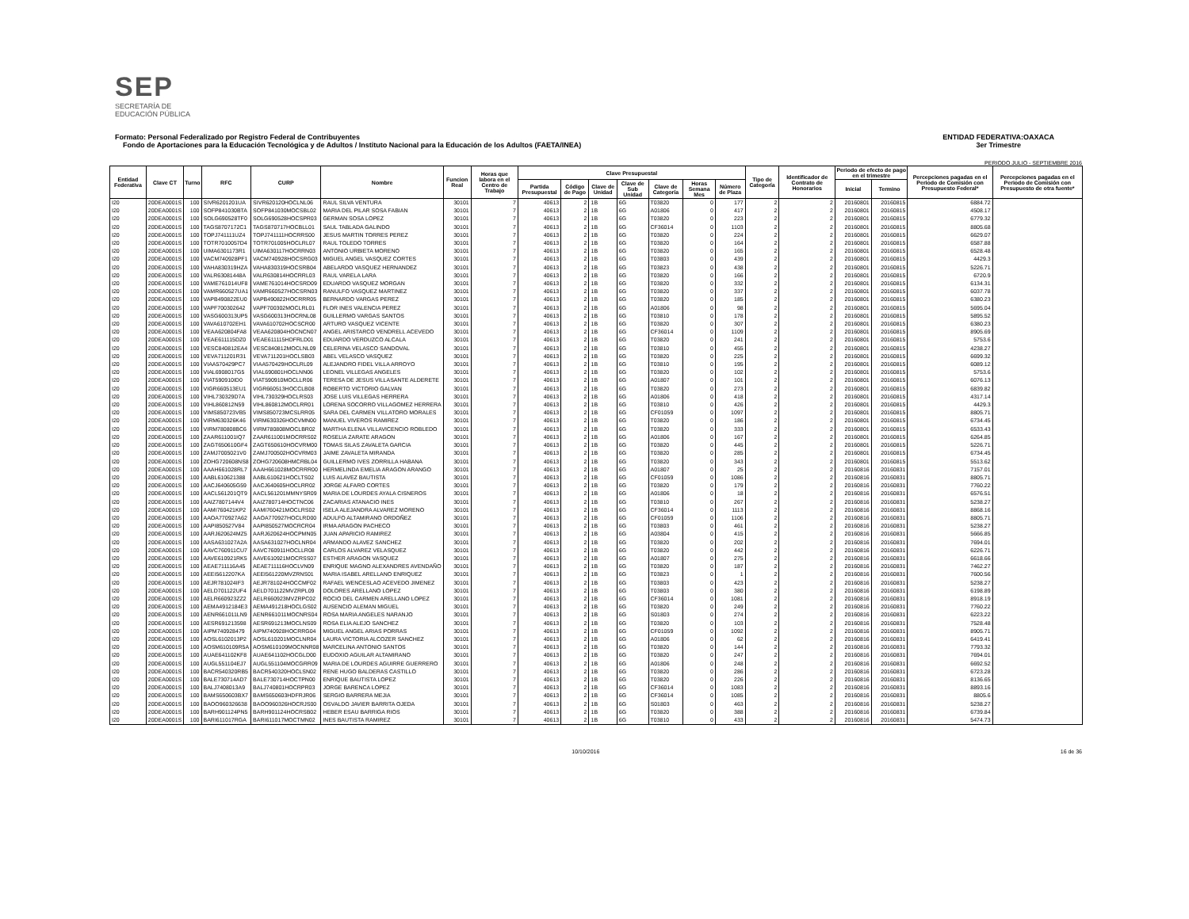SEP
SECRETARÍA DE
EDUCACIÓN PÚBLICA
Formato: Personal Federalizado por Registro Federal de Contribuyentes
Fondo de Aportaciones para la Educación Tecnológica y de Adultos / Instituto Nacional para la Educación de los Adultos (FAETA/INEA)
ENTIDAD FEDERATIVA:OAXACA
3er Trimestre
PERIODO JULIO - SEPTIEMBRE 2016
| Entidad Federativa | Clave CT | Turno | RFC | CURP | Nombre | Funcion Real | Horas que labora en el Centro de Trabajo | Clave Presupuestal | | | | | | | Tipo de Categoría | Identificador de Contrato de Honorarios | Periodo de efecto de pago en el trimestre | | Percepciones pagadas en el Periodo de Comisión con Presupuesto Federal* | Percepciones pagadas en el Periodo de Comisión con Presupuesto de otra fuente* |
| --- | --- | --- | --- | --- | --- | --- | --- | --- | --- | --- | --- | --- | --- | --- | --- | --- | --- | --- | --- | --- |
| | | | | | | | | Partida Presupuestal | Código de Pago | Clave de Unidad | Clave de Sub Unidad | Clave de Categoría | Horas Semana Mes | Número de Plaza | | | Inicial | Termino | | |
| I20 | 20DEA0001S | 100 | SIVR6201201UA | SIVR620120HOCLNL06 | RAUL SILVA VENTURA | 30101 | 7 | 40613 | 2 | 1B | 6G | T03820 | 0 | 177 | 2 | 2 | 20160801 | 20160815 | 6884.72 | |
| I20 | 20DEA0001S | 100 | SOFP841030BTA | SOFP841030MOCSBL02 | MARIA DEL PILAR SOSA FABIAN | 30101 | 7 | 40613 | 2 | 1B | 6G | A01806 | 0 | 417 | 2 | 2 | 20160801 | 20160815 | 4508.17 | |
| I20 | 20DEA0001S | 100 | SOLG690528TF0 | SOLG690528HOCSPR03 | GERMAN SOSA LOPEZ | 30101 | 7 | 40613 | 2 | 1B | 6G | T03820 | 0 | 223 | 2 | 2 | 20160801 | 20160815 | 6779.32 | |
| I20 | 20DEA0001S | 100 | TAGS8707172C1 | TAGS870717HOCBLL01 | SAUL TABLADA GALINDO | 30101 | 7 | 40613 | 2 | 1B | 6G | CF36014 | 0 | 1103 | 2 | 2 | 20160801 | 20160815 | 8805.68 | |
| I20 | 20DEA0001S | 100 | TOPJ741111UZ4 | TOPJ741111HOCRRS00 | JESUS MARTIN TORRES PEREZ | 30101 | 7 | 40613 | 2 | 1B | 6G | T03820 | 0 | 224 | 2 | 2 | 20160801 | 20160815 | 6629.07 | |
| I20 | 20DEA0001S | 100 | TOTR7010057D4 | TOTR701005HOCLRL07 | RAUL TOLEDO TORRES | 30101 | 7 | 40613 | 2 | 1B | 6G | T03820 | 0 | 164 | 2 | 2 | 20160801 | 20160815 | 6587.88 | |
| I20 | 20DEA0001S | 100 | UIMA6301173R1 | UIMA630117HOCRRN03 | ANTONIO URBIETA MORENO | 30101 | 7 | 40613 | 2 | 1B | 6G | T03820 | 0 | 165 | 2 | 2 | 20160801 | 20160815 | 6528.48 | |
| I20 | 20DEA0001S | 100 | VACM740928PF1 | VACM740928HOCSRG03 | MIGUEL ANGEL VASQUEZ CORTES | 30101 | 7 | 40613 | 2 | 1B | 6G | T03803 | 0 | 439 | 2 | 2 | 20160801 | 20160815 | 4429.3 | |
| I20 | 20DEA0001S | 100 | VAHA830319HZA | VAHA830319HOCSRB04 | ABELARDO VASQUEZ HERNANDEZ | 30101 | 7 | 40613 | 2 | 1B | 6G | T03823 | 0 | 438 | 2 | 2 | 20160801 | 20160815 | 5226.71 | |
| I20 | 20DEA0001S | 100 | VALR63081448A | VALR630814HOCRRL03 | RAUL VARELA LARA | 30101 | 7 | 40613 | 2 | 1B | 6G | T03820 | 0 | 166 | 2 | 2 | 20160801 | 20160815 | 6720.9 | |
| I20 | 20DEA0001S | 100 | VAME761014UF8 | VAME761014HOCSRD09 | EDUARDO VASQUEZ MORGAN | 30101 | 7 | 40613 | 2 | 1B | 6G | T03820 | 0 | 332 | 2 | 2 | 20160801 | 20160815 | 6134.31 | |
| I20 | 20DEA0001S | 100 | VAMR660527UA1 | VAMR660527HOCSRN03 | RANULFO VASQUEZ MARTINEZ | 30101 | 7 | 40613 | 2 | 1B | 6G | T03820 | 0 | 337 | 2 | 2 | 20160801 | 20160815 | 6037.78 | |
| I20 | 20DEA0001S | 100 | VAPB490822EU0 | VAPB490822HOCRRR05 | BERNARDO VARGAS PEREZ | 30101 | 7 | 40613 | 2 | 1B | 6G | T03820 | 0 | 185 | 2 | 2 | 20160801 | 20160815 | 6380.23 | |
| I20 | 20DEA0001S | 100 | VAPF700302642 | VAPF700302MOCLRL01 | FLOR INES VALENCIA PEREZ | 30101 | 7 | 40613 | 2 | 1B | 6G | A01806 | 0 | 98 | 2 | 2 | 20160801 | 20160815 | 5695.04 | |
| I20 | 20DEA0001S | 100 | VASG600313UP5 | VASG600313HOCRNL08 | GUILLERMO VARGAS SANTOS | 30101 | 7 | 40613 | 2 | 1B | 6G | T03810 | 0 | 178 | 2 | 2 | 20160801 | 20160815 | 5895.52 | |
| I20 | 20DEA0001S | 100 | VAVA610702EH1 | VAVA610702HOCSCR00 | ARTURO VASQUEZ VICENTE | 30101 | 7 | 40613 | 2 | 1B | 6G | T03820 | 0 | 307 | 2 | 2 | 20160801 | 20160815 | 6380.23 | |
| I20 | 20DEA0001S | 100 | VEAA620804FA8 | VEAA620804HOCNCN07 | ANGEL ARISTARCO VENDRELL ACEVEDO | 30101 | 7 | 40613 | 2 | 1B | 6G | CF36014 | 0 | 1109 | 2 | 2 | 20160801 | 20160815 | 8905.69 | |
| I20 | 20DEA0001S | 100 | VEAE611115DZ0 | VEAE611115HDFRLD01 | EDUARDO VERDUZCO ALCALA | 30101 | 7 | 40613 | 2 | 1B | 6G | T03820 | 0 | 241 | 2 | 2 | 20160801 | 20160815 | 5753.6 | |
| I20 | 20DEA0001S | 100 | VESC840812EA4 | VESC840812MOCLNL09 | CELERINA VELASCO SANDOVAL | 30101 | 7 | 40613 | 2 | 1B | 6G | T03810 | 0 | 455 | 2 | 2 | 20160801 | 20160815 | 4238.27 | |
| I20 | 20DEA0001S | 100 | VEVA711201R31 | VEVA711201HOCLSB03 | ABEL VELASCO VASQUEZ | 30101 | 7 | 40613 | 2 | 1B | 6G | T03820 | 0 | 225 | 2 | 2 | 20160801 | 20160815 | 6699.32 | |
| I20 | 20DEA0001S | 100 | VIAA570429PC7 | VIAA570429HOCLRL09 | ALEJANDRO FIDEL VILLA ARROYO | 30101 | 7 | 40613 | 2 | 1B | 6G | T03810 | 0 | 195 | 2 | 2 | 20160801 | 20160815 | 6089.12 | |
| I20 | 20DEA0001S | 100 | VIAL6908017G5 | VIAL690801HOCLNN06 | LEONEL VILLEGAS ANGELES | 30101 | 7 | 40613 | 2 | 1B | 6G | T03820 | 0 | 102 | 2 | 2 | 20160801 | 20160815 | 5753.6 | |
| I20 | 20DEA0001S | 100 | VIAT590910ID0 | VIAT590910MOCLLR06 | TERESA DE JESUS VILLASANTE ALDERETE | 30101 | 7 | 40613 | 2 | 1B | 6G | A01807 | 0 | 101 | 2 | 2 | 20160801 | 20160815 | 6076.13 | |
| I20 | 20DEA0001S | 100 | VIGR660513EU1 | VIGR660513HOCCLB08 | ROBERTO VICTORIO GALVAN | 30101 | 7 | 40613 | 2 | 1B | 6G | T03820 | 0 | 273 | 2 | 2 | 20160801 | 20160815 | 6839.82 | |
| I20 | 20DEA0001S | 100 | VIHL730329D7A | VIHL730329HOCLRS03 | JOSE LUIS VILLEGAS HERRERA | 30101 | 7 | 40613 | 2 | 1B | 6G | A01806 | 0 | 418 | 2 | 2 | 20160801 | 20160815 | 4317.14 | |
| I20 | 20DEA0001S | 100 | VIHL860812N59 | VIHL860812MOCLRR01 | LORENA SOCORRO VILLAGOMEZ HERRERA | 30101 | 7 | 40613 | 2 | 1B | 6G | T03810 | 0 | 426 | 2 | 2 | 20160801 | 20160815 | 4429.3 | |
| I20 | 20DEA0001S | 100 | VIMS850723VB5 | VIMS850723MCSLRR05 | SARA DEL CARMEN VILLATORO MORALES | 30101 | 7 | 40613 | 2 | 1B | 6G | CF01059 | 0 | 1097 | 2 | 2 | 20160801 | 20160815 | 8805.71 | |
| I20 | 20DEA0001S | 100 | VIRM630326K46 | VIRM630326HOCVMN00 | MANUEL VIVEROS RAMIREZ | 30101 | 7 | 40613 | 2 | 1B | 6G | T03820 | 0 | 186 | 2 | 2 | 20160801 | 20160815 | 6734.45 | |
| I20 | 20DEA0001S | 100 | VIRM780808BC6 | VIRM780808MOCLBR02 | MARTHA ELENA VILLAVICENCIO ROBLEDO | 30101 | 7 | 40613 | 2 | 1B | 6G | T03820 | 0 | 333 | 2 | 2 | 20160801 | 20160815 | 6533.43 | |
| I20 | 20DEA0001S | 100 | ZAAR611001IQ7 | ZAAR611001MOCRRS02 | ROSELIA ZARATE ARAGON | 30101 | 7 | 40613 | 2 | 1B | 6G | A01806 | 0 | 167 | 2 | 2 | 20160801 | 20160815 | 6264.85 | |
| I20 | 20DEA0001S | 100 | ZAGT650610GF4 | ZAGT650610HOCVRM00 | TOMAS SILAS ZAVALETA GARCIA | 30101 | 7 | 40613 | 2 | 1B | 6G | T03820 | 0 | 445 | 2 | 2 | 20160801 | 20160815 | 5226.71 | |
| I20 | 20DEA0001S | 100 | ZAMJ7005021V0 | ZAMJ700502HOCVRM03 | JAIME ZAVALETA MIRANDA | 30101 | 7 | 40613 | 2 | 1B | 6G | T03820 | 0 | 285 | 2 | 2 | 20160801 | 20160815 | 6734.45 | |
| I20 | 20DEA0001S | 100 | ZOHG720608NS8 | ZOHG720608HMCRBL04 | GUILLERMO IVES ZORRILLA HABANA | 30101 | 7 | 40613 | 2 | 1B | 6G | T03820 | 0 | 343 | 2 | 2 | 20160801 | 20160815 | 5513.62 | |
| I20 | 20DEA0001S | 100 | AAAH661028RL7 | AAAH661028MOCRRR00 | HERMELINDA EMELIA ARAGON ARANGO | 30101 | 7 | 40613 | 2 | 1B | 6G | A01807 | 0 | 25 | 2 | 2 | 20160816 | 20160831 | 7157.01 | |
| I20 | 20DEA0001S | 100 | AABL610621388 | AABL610621HOCLTS02 | LUIS ALAVEZ BAUTISTA | 30101 | 7 | 40613 | 2 | 1B | 6G | CF01059 | 0 | 1086 | 2 | 2 | 20160816 | 20160831 | 8805.71 | |
| I20 | 20DEA0001S | 100 | AACJ640605G59 | AACJ640605HOCLRR02 | JORGE ALFARO CORTES | 30101 | 7 | 40613 | 2 | 1B | 6G | T03820 | 0 | 179 | 2 | 2 | 20160816 | 20160831 | 7760.22 | |
| I20 | 20DEA0001S | 100 | AACL561201QT9 | AACL561201MMNYSR09 | MARIA DE LOURDES AYALA CISNEROS | 30101 | 7 | 40613 | 2 | 1B | 6G | A01806 | 0 | 18 | 2 | 2 | 20160816 | 20160831 | 6576.51 | |
| I20 | 20DEA0001S | 100 | AAIZ7807144V4 | AAIZ780714HOCTNC06 | ZACARIAS ATANACIO INES | 30101 | 7 | 40613 | 2 | 1B | 6G | T03810 | 0 | 267 | 2 | 2 | 20160816 | 20160831 | 5238.27 | |
| I20 | 20DEA0001S | 100 | AAMI760421KP2 | AAMI760421MOCLRS02 | ISELA ALEJANDRA ALVAREZ MORENO | 30101 | 7 | 40613 | 2 | 1B | 6G | CF36014 | 0 | 1113 | 2 | 2 | 20160816 | 20160831 | 8868.16 | |
| I20 | 20DEA0001S | 100 | AAOA770927A62 | AAOA770927HOCLRD00 | ADULFO ALTAMIRANO ORDOÑEZ | 30101 | 7 | 40613 | 2 | 1B | 6G | CF01059 | 0 | 1106 | 2 | 2 | 20160816 | 20160831 | 8805.71 | |
| I20 | 20DEA0001S | 100 | AAPI850527V84 | AAPI850527MOCRCR04 | IRMA ARAGON PACHECO | 30101 | 7 | 40613 | 2 | 1B | 6G | T03803 | 0 | 461 | 2 | 2 | 20160816 | 20160831 | 5238.27 | |
| I20 | 20DEA0001S | 100 | AARJ620624MZ5 | AARJ620624HOCPMN05 | JUAN APARICIO RAMIREZ | 30101 | 7 | 40613 | 2 | 1B | 6G | A03804 | 0 | 415 | 2 | 2 | 20160816 | 20160831 | 5666.85 | |
| I20 | 20DEA0001S | 100 | AASA631027A2A | AASA631027HOCLNR04 | ARMANDO ALAVEZ SANCHEZ | 30101 | 7 | 40613 | 2 | 1B | 6G | T03820 | 0 | 202 | 2 | 2 | 20160816 | 20160831 | 7694.01 | |
| I20 | 20DEA0001S | 100 | AAVC760911CU7 | AAVC760911HOCLLR08 | CARLOS ALVAREZ VELASQUEZ | 30101 | 7 | 40613 | 2 | 1B | 6G | T03820 | 0 | 442 | 2 | 2 | 20160816 | 20160831 | 6226.71 | |
| I20 | 20DEA0001S | 100 | AAVE610921RK5 | AAVE610921MOCRSS07 | ESTHER ARAGON VASQUEZ | 30101 | 7 | 40613 | 2 | 1B | 6G | A01807 | 0 | 275 | 2 | 2 | 20160816 | 20160831 | 6618.66 | |
| I20 | 20DEA0001S | 100 | AEAE711116A45 | AEAE711116HOCLVN09 | ENRIQUE MAGNO ALEXANDRES AVENDAÑO | 30101 | 7 | 40613 | 2 | 1B | 6G | T03820 | 0 | 187 | 2 | 2 | 20160816 | 20160831 | 7462.27 | |
| I20 | 20DEA0001S | 100 | AEEI5612207KA | AEEI561220MVZRNS01 | MARIA ISABEL ARELLANO ENRIQUEZ | 30101 | 7 | 40613 | 2 | 1B | 6G | T03823 | 0 | 1 | 2 | 2 | 20160816 | 20160831 | 7600.56 | |
| I20 | 20DEA0001S | 100 | AEJR781024IF3 | AEJR781024HOCCMF02 | RAFAEL WENCESLAO ACEVEDO JIMENEZ | 30101 | 7 | 40613 | 2 | 1B | 6G | T03803 | 0 | 423 | 2 | 2 | 20160816 | 20160831 | 5238.27 | |
| I20 | 20DEA0001S | 100 | AELD701122UF4 | AELD701122MVZRPL09 | DOLORES ARELLANO LOPEZ | 30101 | 7 | 40613 | 2 | 1B | 6G | T03803 | 0 | 380 | 2 | 2 | 20160816 | 20160831 | 6198.89 | |
| I20 | 20DEA0001S | 100 | AELR660923ZZ2 | AELR660923MVZRPC02 | ROCIO DEL CARMEN ARELLANO LOPEZ | 30101 | 7 | 40613 | 2 | 1B | 6G | CF36014 | 0 | 1081 | 2 | 2 | 20160816 | 20160831 | 8918.19 | |
| I20 | 20DEA0001S | 100 | AEMA4912184E3 | AEMA491218HOCLGS02 | AUSENCIO ALEMAN MIGUEL | 30101 | 7 | 40613 | 2 | 1B | 6G | T03820 | 0 | 249 | 2 | 2 | 20160816 | 20160831 | 7760.22 | |
| I20 | 20DEA0001S | 100 | AENR661011LN9 | AENR661011MOCNRS04 | ROSA MARIA ANGELES NARANJO | 30101 | 7 | 40613 | 2 | 1B | 6G | S01803 | 0 | 274 | 2 | 2 | 20160816 | 20160831 | 6223.22 | |
| I20 | 20DEA0001S | 100 | AESR691213598 | AESR691213MOCLNS09 | ROSA ELIA ALEJO SANCHEZ | 30101 | 7 | 40613 | 2 | 1B | 6G | T03820 | 0 | 103 | 2 | 2 | 20160816 | 20160831 | 7528.48 | |
| I20 | 20DEA0001S | 100 | AIPM740928479 | AIPM740928HOCRRG04 | MIGUEL ANGEL ARIAS PORRAS | 30101 | 7 | 40613 | 2 | 1B | 6G | CF01059 | 0 | 1092 | 2 | 2 | 20160816 | 20160831 | 8905.71 | |
| I20 | 20DEA0001S | 100 | AOSL6102013P2 | AOSL610201MOCLNR04 | LAURA VICTORIA ALCOZER SANCHEZ | 30101 | 7 | 40613 | 2 | 1B | 6G | A01806 | 0 | 62 | 2 | 2 | 20160816 | 20160831 | 6419.41 | |
| I20 | 20DEA0001S | 100 | AOSM610109R5A | AOSM610109MOCNNR08 | MARCELINA ANTONIO SANTOS | 30101 | 7 | 40613 | 2 | 1B | 6G | T03820 | 0 | 144 | 2 | 2 | 20160816 | 20160831 | 7793.32 | |
| I20 | 20DEA0001S | 100 | AUAE641102KF8 | AUAE641102HOCGLD00 | EUDOXIO AGUILAR ALTAMIRANO | 30101 | 7 | 40613 | 2 | 1B | 6G | T03820 | 0 | 247 | 2 | 2 | 20160816 | 20160831 | 7694.01 | |
| I20 | 20DEA0001S | 100 | AUGL551104EJ7 | AUGL551104MOCGRR09 | MARIA DE LOURDES AGUIRRE GUERRERO | 30101 | 7 | 40613 | 2 | 1B | 6G | A01806 | 0 | 248 | 2 | 2 | 20160816 | 20160831 | 6692.52 | |
| I20 | 20DEA0001S | 100 | BACR540320RB5 | BACR540320HOCLSN02 | RENE HUGO BALDERAS CASTILLO | 30101 | 7 | 40613 | 2 | 1B | 6G | T03820 | 0 | 286 | 2 | 2 | 20160816 | 20160831 | 6723.28 | |
| I20 | 20DEA0001S | 100 | BALE730714AD7 | BALE730714HOCTPN00 | ENRIQUE BAUTISTA LOPEZ | 30101 | 7 | 40613 | 2 | 1B | 6G | T03820 | 0 | 226 | 2 | 2 | 20160816 | 20160831 | 8136.65 | |
| I20 | 20DEA0001S | 100 | BALJ7408013A9 | BALJ740801HOCRPR03 | JORGE BARENCA LOPEZ | 30101 | 7 | 40613 | 2 | 1B | 6G | CF36014 | 0 | 1083 | 2 | 2 | 20160816 | 20160831 | 8893.16 | |
| I20 | 20DEA0001S | 100 | BAMS650603BX7 | BAMS650603HDFRJR06 | SERGIO BARRERA MEJIA | 30101 | 7 | 40613 | 2 | 1B | 6G | CF36014 | 0 | 1085 | 2 | 2 | 20160816 | 20160831 | 8805.6 | |
| I20 | 20DEA0001S | 100 | BAOO960326638 | BAOO960326HOCRJS00 | OSVALDO JAVIER BARRITA OJEDA | 30101 | 7 | 40613 | 2 | 1B | 6G | S01803 | 0 | 463 | 2 | 2 | 20160816 | 20160831 | 5238.27 | |
| I20 | 20DEA0001S | 100 | BARH901124PN5 | BARH901124HOCRSB02 | HEBER ESAU BARRIGA RIOS | 30101 | 7 | 40613 | 2 | 1B | 6G | T03820 | 0 | 388 | 2 | 2 | 20160816 | 20160831 | 6739.84 | |
| I20 | 20DEA0001S | 100 | BARI611017RGA | BARI611017MOCTMN02 | INES BAUTISTA RAMIREZ | 30101 | 7 | 40613 | 2 | 1B | 6G | T03810 | 0 | 433 | 2 | 2 | 20160816 | 20160831 | 5474.73 | |
10/10/2016 16 de 36